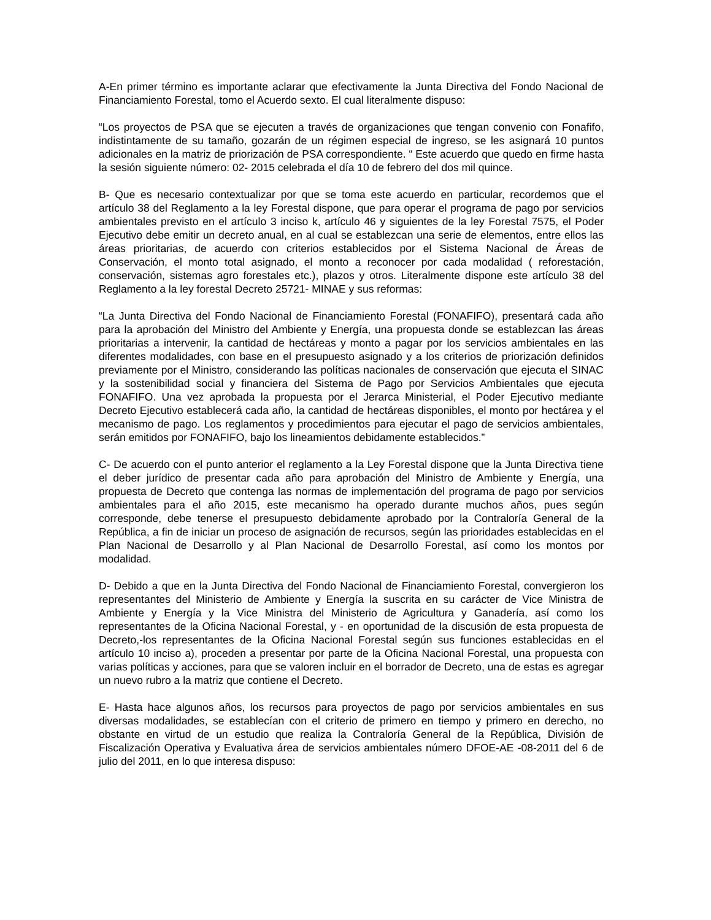A-En primer término es importante aclarar que efectivamente la Junta Directiva del Fondo Nacional de Financiamiento Forestal, tomo el Acuerdo sexto. El cual literalmente dispuso:
“Los proyectos de PSA que se ejecuten a través de organizaciones que tengan convenio con Fonafifo, indistintamente de su tamaño, gozarán de un régimen especial de ingreso, se les asignará 10 puntos adicionales en la matriz de priorización de PSA correspondiente. “ Este acuerdo que quedo en firme hasta la sesión siguiente número: 02- 2015 celebrada el día 10 de febrero del dos mil quince.
B- Que es necesario contextualizar por que se toma este acuerdo en particular, recordemos que el artículo 38 del Reglamento a la ley Forestal dispone, que para operar el programa de pago por servicios ambientales previsto en el artículo 3 inciso k, artículo 46 y siguientes de la ley Forestal 7575, el Poder Ejecutivo debe emitir un decreto anual, en al cual se establezcan una serie de elementos, entre ellos las áreas prioritarias, de acuerdo con criterios establecidos por el Sistema Nacional de Áreas de Conservación, el monto total asignado, el monto a reconocer por cada modalidad ( reforestación, conservación, sistemas agro forestales etc.), plazos y otros. Literalmente dispone este artículo 38 del Reglamento a la ley forestal Decreto 25721- MINAE y sus reformas:
“La Junta Directiva del Fondo Nacional de Financiamiento Forestal (FONAFIFO), presentará cada año para la aprobación del Ministro del Ambiente y Energía, una propuesta donde se establezcan las áreas prioritarias a intervenir, la cantidad de hectáreas y monto a pagar por los servicios ambientales en las diferentes modalidades, con base en el presupuesto asignado y a los criterios de priorización definidos previamente por el Ministro, considerando las políticas nacionales de conservación que ejecuta el SINAC y la sostenibilidad social y financiera del Sistema de Pago por Servicios Ambientales que ejecuta FONAFIFO. Una vez aprobada la propuesta por el Jerarca Ministerial, el Poder Ejecutivo mediante Decreto Ejecutivo establecerá cada año, la cantidad de hectáreas disponibles, el monto por hectárea y el mecanismo de pago. Los reglamentos y procedimientos para ejecutar el pago de servicios ambientales, serán emitidos por FONAFIFO, bajo los lineamientos debidamente establecidos.”
C- De acuerdo con el punto anterior el reglamento a la Ley Forestal dispone que la Junta Directiva tiene el deber jurídico de presentar cada año para aprobación del Ministro de Ambiente y Energía, una propuesta de Decreto que contenga las normas de implementación del programa de pago por servicios ambientales para el año 2015, este mecanismo ha operado durante muchos años, pues según corresponde, debe tenerse el presupuesto debidamente aprobado por la Contraloría General de la República, a fin de iniciar un proceso de asignación de recursos, según las prioridades establecidas en el Plan Nacional de Desarrollo y al Plan Nacional de Desarrollo Forestal, así como los montos por modalidad.
D- Debido a que en la Junta Directiva del Fondo Nacional de Financiamiento Forestal, convergieron los representantes del Ministerio de Ambiente y Energía la suscrita en su carácter de Vice Ministra de Ambiente y Energía y la Vice Ministra del Ministerio de Agricultura y Ganadería, así como los representantes de la Oficina Nacional Forestal, y - en oportunidad de la discusión de esta propuesta de Decreto,-los representantes de la Oficina Nacional Forestal según sus funciones establecidas en el artículo 10 inciso a), proceden a presentar por parte de la Oficina Nacional Forestal, una propuesta con varias políticas y acciones, para que se valoren incluir en el borrador de Decreto, una de estas es agregar un nuevo rubro a la matriz que contiene el Decreto.
E- Hasta hace algunos años, los recursos para proyectos de pago por servicios ambientales en sus diversas modalidades, se establecían con el criterio de primero en tiempo y primero en derecho, no obstante en virtud de un estudio que realiza la Contraloría General de la República, División de Fiscalización Operativa y Evaluativa área de servicios ambientales número DFOE-AE -08-2011 del 6 de julio del 2011, en lo que interesa dispuso: